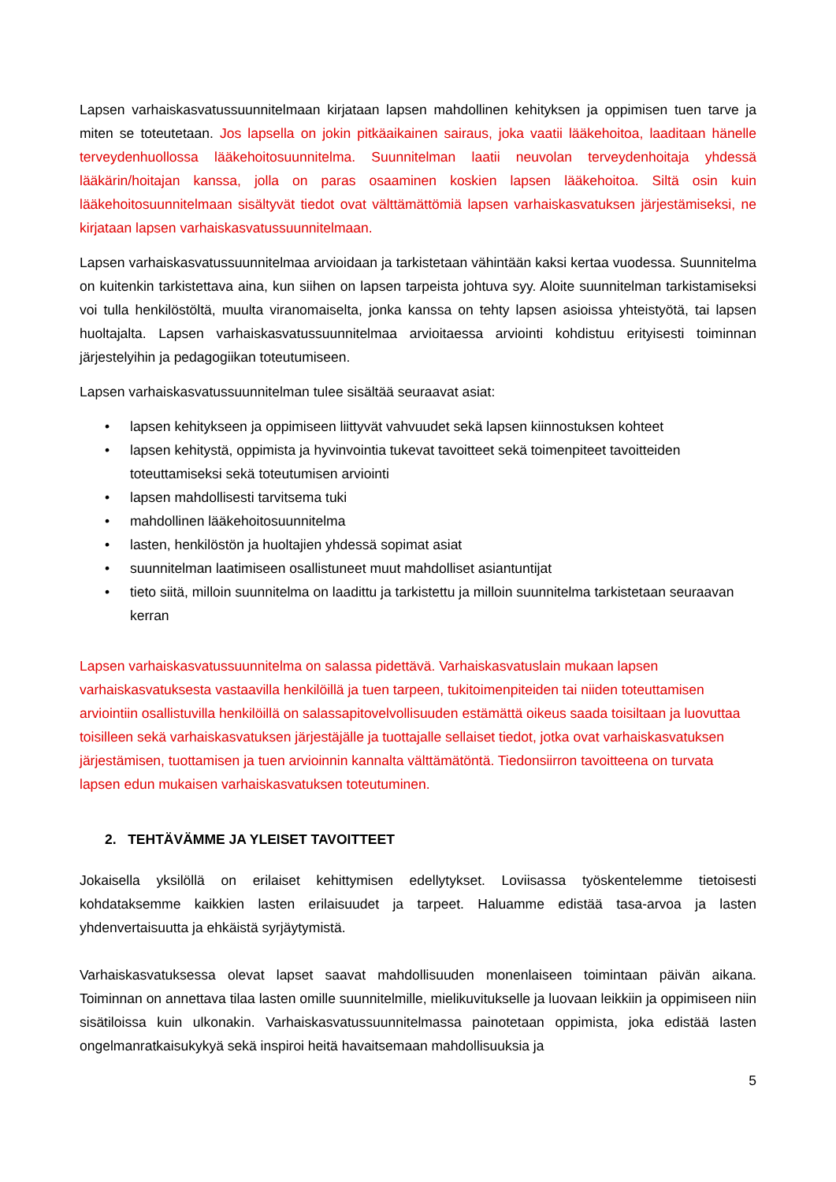Lapsen varhaiskasvatussuunnitelmaan kirjataan lapsen mahdollinen kehityksen ja oppimisen tuen tarve ja miten se toteutetaan. Jos lapsella on jokin pitkäaikainen sairaus, joka vaatii lääkehoitoa, laaditaan hänelle terveydenhuollossa lääkehoitosuunnitelma. Suunnitelman laatii neuvolan terveydenhoitaja yhdessä lääkärin/hoitajan kanssa, jolla on paras osaaminen koskien lapsen lääkehoitoa. Siltä osin kuin lääkehoitosuunnitelmaan sisältyvät tiedot ovat välttämättömiä lapsen varhaiskasvatuksen järjestämiseksi, ne kirjataan lapsen varhaiskasvatussuunnitelmaan.
Lapsen varhaiskasvatussuunnitelmaa arvioidaan ja tarkistetaan vähintään kaksi kertaa vuodessa. Suunnitelma on kuitenkin tarkistettava aina, kun siihen on lapsen tarpeista johtuva syy. Aloite suunnitelman tarkistamiseksi voi tulla henkilöstöltä, muulta viranomaiselta, jonka kanssa on tehty lapsen asioissa yhteistyötä, tai lapsen huoltajalta. Lapsen varhaiskasvatussuunnitelmaa arvioitaessa arviointi kohdistuu erityisesti toiminnan järjestelyihin ja pedagogiikan toteutumiseen.
Lapsen varhaiskasvatussuunnitelman tulee sisältää seuraavat asiat:
• lapsen kehitykseen ja oppimiseen liittyvät vahvuudet sekä lapsen kiinnostuksen kohteet
• lapsen kehitystä, oppimista ja hyvinvointia tukevat tavoitteet sekä toimenpiteet tavoitteiden toteuttamiseksi sekä toteutumisen arviointi
• lapsen mahdollisesti tarvitsema tuki
• mahdollinen lääkehoitosuunnitelma
• lasten, henkilöstön ja huoltajien yhdessä sopimat asiat
• suunnitelman laatimiseen osallistuneet muut mahdolliset asiantuntijat
• tieto siitä, milloin suunnitelma on laadittu ja tarkistettu ja milloin suunnitelma tarkistetaan seuraavan kerran
Lapsen varhaiskasvatussuunnitelma on salassa pidettävä. Varhaiskasvatuslain mukaan lapsen varhaiskasvatuksesta vastaavilla henkilöillä ja tuen tarpeen, tukitoimenpiteiden tai niiden toteuttamisen arviointiin osallistuvilla henkilöillä on salassapitovelvollisuuden estämättä oikeus saada toisiltaan ja luovuttaa toisilleen sekä varhaiskasvatuksen järjestäjälle ja tuottajalle sellaiset tiedot, jotka ovat varhaiskasvatuksen järjestämisen, tuottamisen ja tuen arvioinnin kannalta välttämätöntä. Tiedonsiirron tavoitteena on turvata lapsen edun mukaisen varhaiskasvatuksen toteutuminen.
2. TEHTÄVÄMME JA YLEISET TAVOITTEET
Jokaisella yksilöllä on erilaiset kehittymisen edellytykset. Loviisassa työskentelemme tietoisesti kohdataksemme kaikkien lasten erilaisuudet ja tarpeet. Haluamme edistää tasa-arvoa ja lasten yhdenvertaisuutta ja ehkäistä syrjäytymistä.
Varhaiskasvatuksessa olevat lapset saavat mahdollisuuden monenlaiseen toimintaan päivän aikana. Toiminnan on annettava tilaa lasten omille suunnitelmille, mielikuvitukselle ja luovaan leikkiin ja oppimiseen niin sisätiloissa kuin ulkonakin. Varhaiskasvatussuunnitelmassa painotetaan oppimista, joka edistää lasten ongelmanratkaisukykyä sekä inspiroi heitä havaitsemaan mahdollisuuksia ja
5